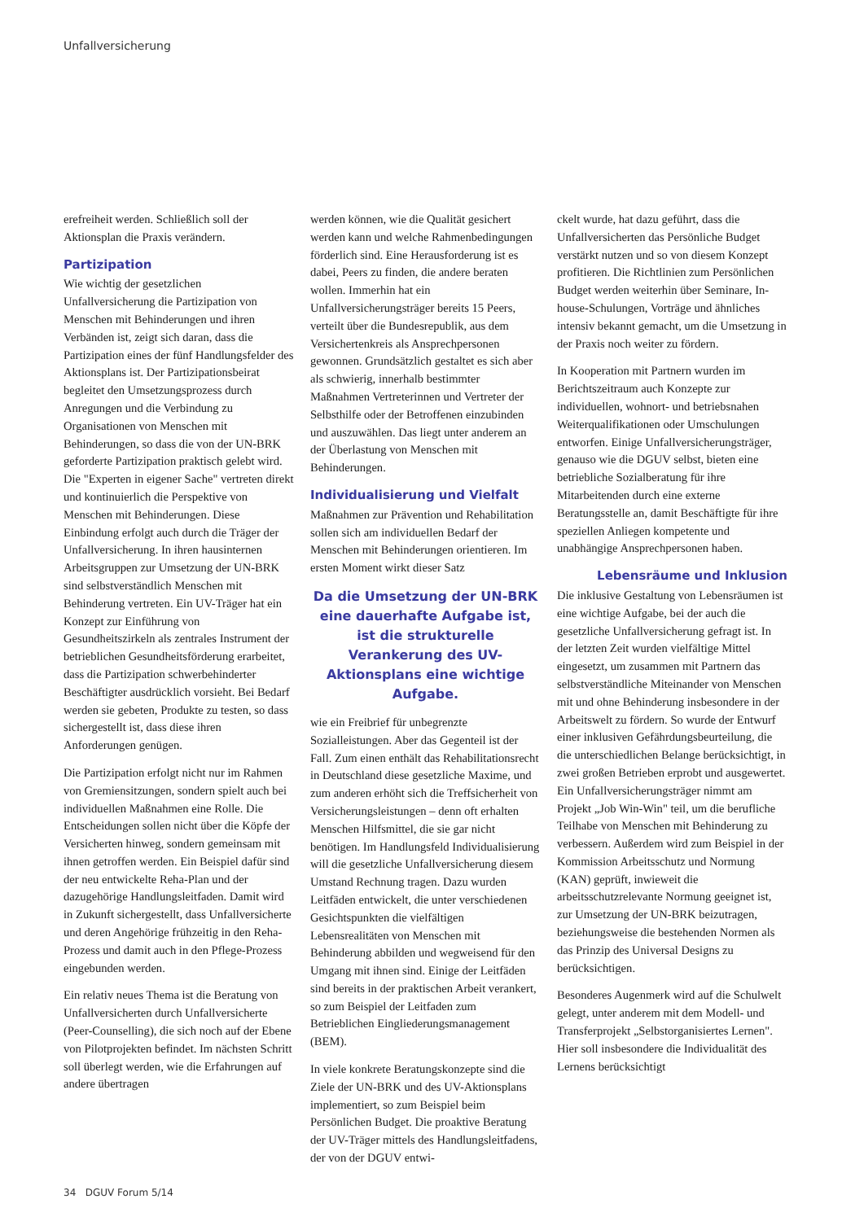Unfallversicherung
erefreiheit werden. Schließlich soll der Aktionsplan die Praxis verändern.
Partizipation
Wie wichtig der gesetzlichen Unfallversicherung die Partizipation von Menschen mit Behinderungen und ihren Verbänden ist, zeigt sich daran, dass die Partizipation eines der fünf Handlungsfelder des Aktionsplans ist. Der Partizipationsbeirat begleitet den Umsetzungsprozess durch Anregungen und die Verbindung zu Organisationen von Menschen mit Behinderungen, so dass die von der UN-BRK geforderte Partizipation praktisch gelebt wird. Die "Experten in eigener Sache" vertreten direkt und kontinuierlich die Perspektive von Menschen mit Behinderungen. Diese Einbindung erfolgt auch durch die Träger der Unfallversicherung. In ihren hausinternen Arbeitsgruppen zur Umsetzung der UN-BRK sind selbstverständlich Menschen mit Behinderung vertreten. Ein UV-Träger hat ein Konzept zur Einführung von Gesundheitszirkeln als zentrales Instrument der betrieblichen Gesundheitsförderung erarbeitet, dass die Partizipation schwerbehinderter Beschäftigter ausdrücklich vorsieht. Bei Bedarf werden sie gebeten, Produkte zu testen, so dass sichergestellt ist, dass diese ihren Anforderungen genügen.
Die Partizipation erfolgt nicht nur im Rahmen von Gremiensitzungen, sondern spielt auch bei individuellen Maßnahmen eine Rolle. Die Entscheidungen sollen nicht über die Köpfe der Versicherten hinweg, sondern gemeinsam mit ihnen getroffen werden. Ein Beispiel dafür sind der neu entwickelte Reha-Plan und der dazugehörige Handlungsleitfaden. Damit wird in Zukunft sichergestellt, dass Unfallversicherte und deren Angehörige frühzeitig in den Reha-Prozess und damit auch in den Pflege-Prozess eingebunden werden.
Ein relativ neues Thema ist die Beratung von Unfallversicherten durch Unfallversicherte (Peer-Counselling), die sich noch auf der Ebene von Pilotprojekten befindet. Im nächsten Schritt soll überlegt werden, wie die Erfahrungen auf andere übertragen
werden können, wie die Qualität gesichert werden kann und welche Rahmenbedingungen förderlich sind. Eine Herausforderung ist es dabei, Peers zu finden, die andere beraten wollen. Immerhin hat ein Unfallversicherungsträger bereits 15 Peers, verteilt über die Bundesrepublik, aus dem Versichertenkreis als Ansprechpersonen gewonnen. Grundsätzlich gestaltet es sich aber als schwierig, innerhalb bestimmter Maßnahmen Vertreterinnen und Vertreter der Selbsthilfe oder der Betroffenen einzubinden und auszuwählen. Das liegt unter anderem an der Überlastung von Menschen mit Behinderungen.
Individualisierung und Vielfalt
Maßnahmen zur Prävention und Rehabilitation sollen sich am individuellen Bedarf der Menschen mit Behinderungen orientieren. Im ersten Moment wirkt dieser Satz
Da die Umsetzung der UN-BRK eine dauerhafte Aufgabe ist, ist die strukturelle Verankerung des UV-Aktionsplans eine wichtige Aufgabe.
wie ein Freibrief für unbegrenzte Sozialleistungen. Aber das Gegenteil ist der Fall. Zum einen enthält das Rehabilitationsrecht in Deutschland diese gesetzliche Maxime, und zum anderen erhöht sich die Treffsicherheit von Versicherungsleistungen – denn oft erhalten Menschen Hilfsmittel, die sie gar nicht benötigen. Im Handlungsfeld Individualisierung will die gesetzliche Unfallversicherung diesem Umstand Rechnung tragen. Dazu wurden Leitfäden entwickelt, die unter verschiedenen Gesichtspunkten die vielfältigen Lebensrealitäten von Menschen mit Behinderung abbilden und wegweisend für den Umgang mit ihnen sind. Einige der Leitfäden sind bereits in der praktischen Arbeit verankert, so zum Beispiel der Leitfaden zum Betrieblichen Eingliederungsmanagement (BEM).
In viele konkrete Beratungskonzepte sind die Ziele der UN-BRK und des UV-Aktionsplans implementiert, so zum Beispiel beim Persönlichen Budget. Die proaktive Beratung der UV-Träger mittels des Handlungsleitfadens, der von der DGUV entwi-
ckelt wurde, hat dazu geführt, dass die Unfallversicherten das Persönliche Budget verstärkt nutzen und so von diesem Konzept profitieren. Die Richtlinien zum Persönlichen Budget werden weiterhin über Seminare, In-house-Schulungen, Vorträge und ähnliches intensiv bekannt gemacht, um die Umsetzung in der Praxis noch weiter zu fördern.
In Kooperation mit Partnern wurden im Berichtszeitraum auch Konzepte zur individuellen, wohnort- und betriebsnahen Weiterqualifikationen oder Umschulungen entworfen. Einige Unfallversicherungsträger, genauso wie die DGUV selbst, bieten eine betriebliche Sozialberatung für ihre Mitarbeitenden durch eine externe Beratungsstelle an, damit Beschäftigte für ihre speziellen Anliegen kompetente und unabhängige Ansprechpersonen haben.
Lebensräume und Inklusion
Die inklusive Gestaltung von Lebensräumen ist eine wichtige Aufgabe, bei der auch die gesetzliche Unfallversicherung gefragt ist. In der letzten Zeit wurden vielfältige Mittel eingesetzt, um zusammen mit Partnern das selbstverständliche Miteinander von Menschen mit und ohne Behinderung insbesondere in der Arbeitswelt zu fördern. So wurde der Entwurf einer inklusiven Gefährdungsbeurteilung, die die unterschiedlichen Belange berücksichtigt, in zwei großen Betrieben erprobt und ausgewertet. Ein Unfallversicherungsträger nimmt am Projekt „Job Win-Win" teil, um die berufliche Teilhabe von Menschen mit Behinderung zu verbessern. Außerdem wird zum Beispiel in der Kommission Arbeitsschutz und Normung (KAN) geprüft, inwieweit die arbeitsschutzrelevante Normung geeignet ist, zur Umsetzung der UN-BRK beizutragen, beziehungsweise die bestehenden Normen als das Prinzip des Universal Designs zu berücksichtigen.
Besonderes Augenmerk wird auf die Schulwelt gelegt, unter anderem mit dem Modell- und Transferprojekt „Selbstorganisiertes Lernen". Hier soll insbesondere die Individualität des Lernens berücksichtigt
34 DGUV Forum 5/14